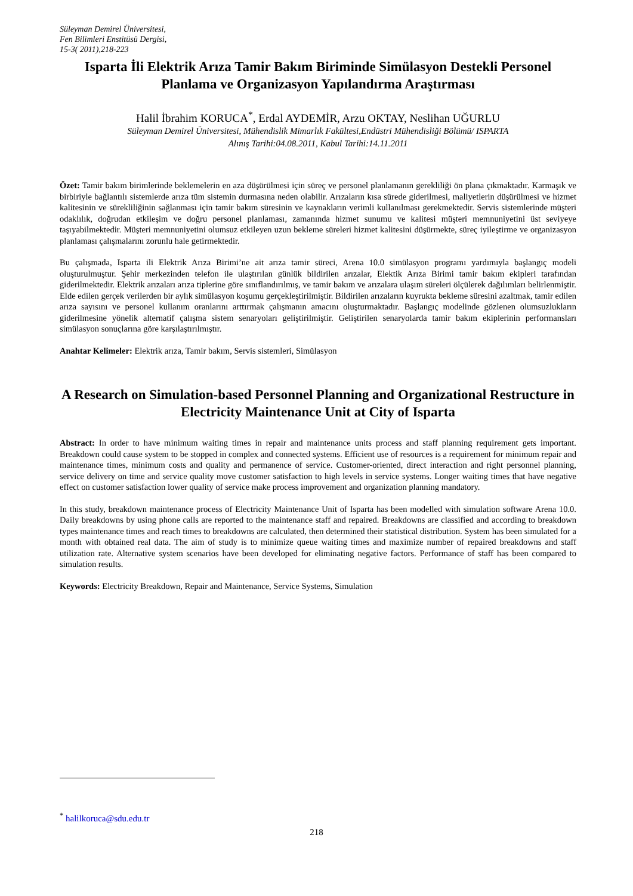Süleyman Demirel Üniversitesi,
Fen Bilimleri Enstitüsü Dergisi,
15-3( 2011),218-223
Isparta İli Elektrik Arıza Tamir Bakım Biriminde Simülasyon Destekli Personel Planlama ve Organizasyon Yapılandırma Araştırması
Halil İbrahim KORUCA<sup>*</sup>, Erdal AYDEMİR, Arzu OKTAY, Neslihan UĞURLU
Süleyman Demirel Üniversitesi, Mühendislik Mimarlık Fakültesi,Endüstri Mühendisliği Bölümü/ ISPARTA
Alınış Tarihi:04.08.2011, Kabul Tarihi:14.11.2011
Özet: Tamir bakım birimlerinde beklemelerin en aza düşürülmesi için süreç ve personel planlamanın gerekliliği ön plana çıkmaktadır. Karmaşık ve birbiriyle bağlantılı sistemlerde arıza tüm sistemin durmasına neden olabilir. Arızaların kısa sürede giderilmesi, maliyetlerin düşürülmesi ve hizmet kalitesinin ve sürekliliğinin sağlanması için tamir bakım süresinin ve kaynakların verimli kullanılması gerekmektedir. Servis sistemlerinde müşteri odaklılık, doğrudan etkileşim ve doğru personel planlaması, zamanında hizmet sunumu ve kalitesi müşteri memnuniyetini üst seviyeye taşıyabilmektedir. Müşteri memnuniyetini olumsuz etkileyen uzun bekleme süreleri hizmet kalitesini düşürmekte, süreç iyileştirme ve organizasyon planlaması çalışmalarını zorunlu hale getirmektedir.
Bu çalışmada, Isparta ili Elektrik Arıza Birimi’ne ait arıza tamir süreci, Arena 10.0 simülasyon programı yardımıyla başlangıç modeli oluşturulmuştur. Şehir merkezinden telefon ile ulaştırılan günlük bildirilen arızalar, Elektik Arıza Birimi tamir bakım ekipleri tarafından giderilmektedir. Elektrik arızaları arıza tiplerine göre sınıflandırılmış, ve tamir bakım ve arızalara ulaşım süreleri ölçülerek dağılımları belirlenmiştir. Elde edilen gerçek verilerden bir aylık simülasyon koşumu gerçekleştirilmiştir. Bildirilen arızaların kuyrukta bekleme süresini azaltmak, tamir edilen arıza sayısını ve personel kullanım oranlarını arttırmak çalışmanın amacını oluşturmaktadır. Başlangıç modelinde gözlenen olumsuzlukların giderilmesine yönelik alternatif çalışma sistem senaryoları geliştirilmiştir. Geliştirilen senaryolarda tamir bakım ekiplerinin performansları simülasyon sonuçlarına göre karşılaştırılmıştır.
Anahtar Kelimeler: Elektrik arıza, Tamir bakım, Servis sistemleri, Simülasyon
A Research on Simulation-based Personnel Planning and Organizational Restructure in Electricity Maintenance Unit at City of Isparta
Abstract: In order to have minimum waiting times in repair and maintenance units process and staff planning requirement gets important. Breakdown could cause system to be stopped in complex and connected systems. Efficient use of resources is a requirement for minimum repair and maintenance times, minimum costs and quality and permanence of service. Customer-oriented, direct interaction and right personnel planning, service delivery on time and service quality move customer satisfaction to high levels in service systems. Longer waiting times that have negative effect on customer satisfaction lower quality of service make process improvement and organization planning mandatory.
In this study, breakdown maintenance process of Electricity Maintenance Unit of Isparta has been modelled with simulation software Arena 10.0. Daily breakdowns by using phone calls are reported to the maintenance staff and repaired. Breakdowns are classified and according to breakdown types maintenance times and reach times to breakdowns are calculated, then determined their statistical distribution. System has been simulated for a month with obtained real data. The aim of study is to minimize queue waiting times and maximize number of repaired breakdowns and staff utilization rate. Alternative system scenarios have been developed for eliminating negative factors. Performance of staff has been compared to simulation results.
Keywords: Electricity Breakdown, Repair and Maintenance, Service Systems, Simulation
<sup>*</sup> halilkoruca@sdu.edu.tr
218